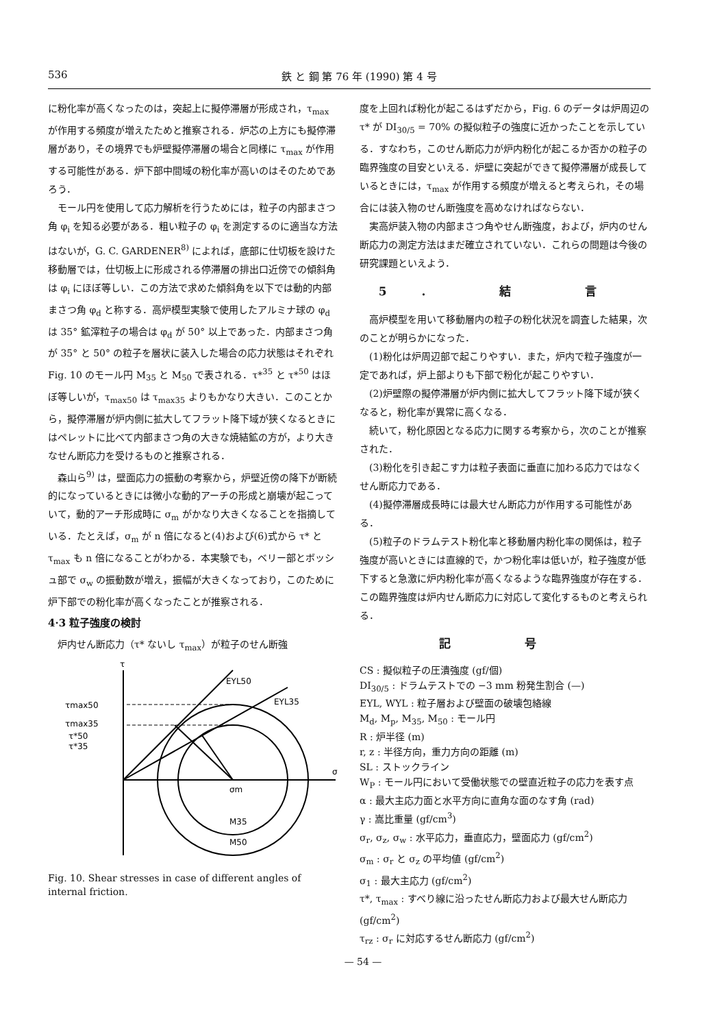536 鉄 と 鋼 第 76 年 (1990) 第 4 号
に粉化率が高くなったのは，突起上に擬停滞層が形成され，τ<sub>max</sub> が作用する頻度が増えたためと推察される．炉芯の上方にも擬停滞層があり，その境界でも炉壁擬停滞層の場合と同様に τ<sub>max</sub> が作用する可能性がある．炉下部中間域の粉化率が高いのはそのためであろう．
モール円を使用して応力解析を行うためには，粒子の内部まさつ角 φ<sub>i</sub> を知る必要がある．粗い粒子の φ<sub>i</sub> を測定するのに適当な方法はないが，G. C. GARDENER<sup>8)</sup> によれば，底部に仕切板を設けた移動層では，仕切板上に形成される停滞層の排出口近傍での傾斜角は φ<sub>i</sub> にほぼ等しい．この方法で求めた傾斜角を以下では動的内部まさつ角 φ<sub>d</sub> と称する．高炉模型実験で使用したアルミナ球の φ<sub>d</sub> は 35° 鉱滓粒子の場合は φ<sub>d</sub> が 50° 以上であった．内部まさつ角が 35° と 50° の粒子を層状に装入した場合の応力状態はそれぞれ Fig. 10 のモール円 M<sub>35</sub> と M<sub>50</sub> で表される．τ*<sup>35</sup> と τ*<sup>50</sup> はほぼ等しいが，τ<sub>max50</sub> は τ<sub>max35</sub> よりもかなり大きい．このことから，擬停滞層が炉内側に拡大してフラット降下域が狭くなるときにはペレットに比べて内部まさつ角の大きな焼結鉱の方が，より大きなせん断応力を受けるものと推察される．
森山ら<sup>9)</sup> は，壁面応力の振動の考察から，炉壁近傍の降下が断続的になっているときには微小な動的アーチの形成と崩壊が起こっていて，動的アーチ形成時に σ<sub>m</sub> がかなり大きくなることを指摘している．たとえば，σ<sub>m</sub> が n 倍になると(4)および(6)式から τ* と τ<sub>max</sub> も n 倍になることがわかる．本実験でも，ベリー部とボッシュ部で σ<sub>w</sub> の振動数が増え，振幅が大きくなっており，このために炉下部での粉化率が高くなったことが推察される．
4·3 粒子強度の検討
炉内せん断応力（τ* ないし τ<sub>max</sub>）が粒子のせん断強
τ
τmax50
τmax35
τ*50
τ*35
σ
σm
M35
M50
EYL50
EYL35
Fig. 10. Shear stresses in case of different angles of internal friction.
度を上回れば粉化が起こるはずだから，Fig. 6 のデータは炉周辺の τ* が DI<sub>30/5</sub> = 70% の擬似粒子の強度に近かったことを示している．すなわち，このせん断応力が炉内粉化が起こるか否かの粒子の臨界強度の目安といえる．炉壁に突起ができて擬停滞層が成長しているときには，τ<sub>max</sub> が作用する頻度が増えると考えられ，その場合には装入物のせん断強度を高めなければならない．
実高炉装入物の内部まさつ角やせん断強度，および，炉内のせん断応力の測定方法はまだ確立されていない．これらの問題は今後の研究課題といえよう．
5. 結 言
高炉模型を用いて移動層内の粒子の粉化状況を調査した結果，次のことが明らかになった．
(1)粉化は炉周辺部で起こりやすい．また，炉内で粒子強度が一定であれば，炉上部よりも下部で粉化が起こりやすい．
(2)炉壁際の擬停滞層が炉内側に拡大してフラット降下域が狭くなると，粉化率が異常に高くなる．
続いて，粉化原因となる応力に関する考察から，次のことが推察された．
(3)粉化を引き起こす力は粒子表面に垂直に加わる応力ではなくせん断応力である．
(4)擬停滞層成長時には最大せん断応力が作用する可能性がある．
(5)粒子のドラムテスト粉化率と移動層内粉化率の関係は，粒子強度が高いときには直線的で，かつ粉化率は低いが，粒子強度が低下すると急激に炉内粉化率が高くなるような臨界強度が存在する．この臨界強度は炉内せん断応力に対応して変化するものと考えられる．
記 号
CS : 擬似粒子の圧潰強度 (gf/個)
DI<sub>30/5</sub> : ドラムテストでの −3 mm 粉発生割合 (—)
EYL, WYL : 粒子層および壁面の破壊包絡線
M<sub>d</sub>, M<sub>p</sub>, M<sub>35</sub>, M<sub>50</sub> : モール円
R : 炉半径 (m)
r, z : 半径方向，重力方向の距離 (m)
SL : ストックライン
W<sub>P</sub> : モール円において受働状態での壁直近粒子の応力を表す点
α : 最大主応力面と水平方向に直角な面のなす角 (rad)
γ : 嵩比重量 (gf/cm<sup>3</sup>)
σ<sub>r</sub>, σ<sub>z</sub>, σ<sub>w</sub> : 水平応力，垂直応力，壁面応力 (gf/cm<sup>2</sup>)
σ<sub>m</sub> : σ<sub>r</sub> と σ<sub>z</sub> の平均値 (gf/cm<sup>2</sup>)
σ<sub>1</sub> : 最大主応力 (gf/cm<sup>2</sup>)
τ*, τ<sub>max</sub> : すべり線に沿ったせん断応力および最大せん断応力 (gf/cm<sup>2</sup>)
τ<sub>rz</sub> : σ<sub>r</sub> に対応するせん断応力 (gf/cm<sup>2</sup>)
— 54 —